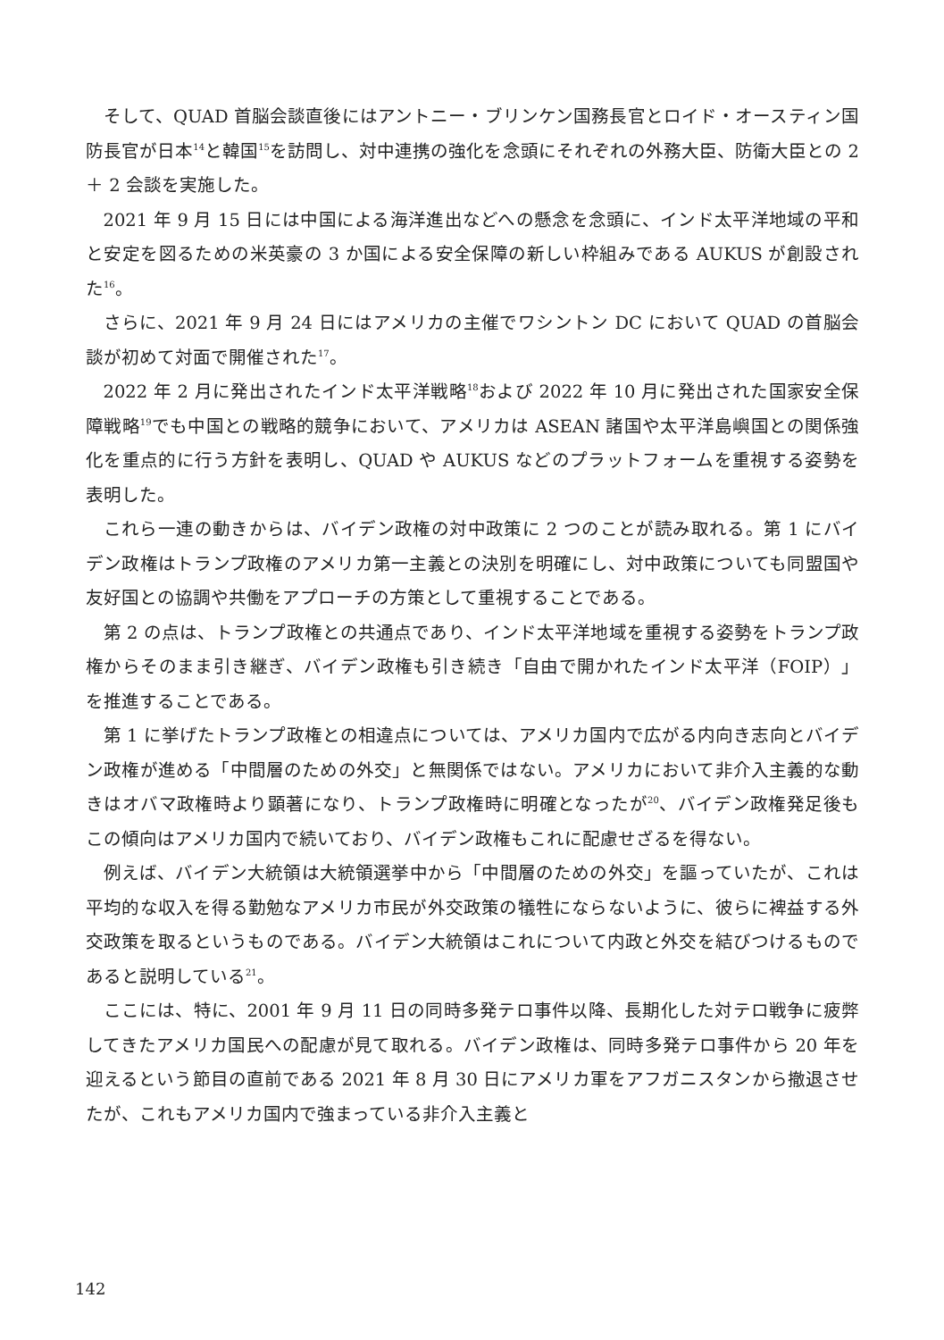そして、QUAD 首脳会談直後にはアントニー・ブリンケン国務長官とロイド・オースティン国防長官が日本<sup>14</sup>と韓国<sup>15</sup>を訪問し、対中連携の強化を念頭にそれぞれの外務大臣、防衛大臣との 2 ＋ 2 会談を実施した。
2021 年 9 月 15 日には中国による海洋進出などへの懸念を念頭に、インド太平洋地域の平和と安定を図るための米英豪の 3 か国による安全保障の新しい枠組みである AUKUS が創設された<sup>16</sup>。
さらに、2021 年 9 月 24 日にはアメリカの主催でワシントン DC において QUAD の首脳会談が初めて対面で開催された<sup>17</sup>。
2022 年 2 月に発出されたインド太平洋戦略<sup>18</sup>および 2022 年 10 月に発出された国家安全保障戦略<sup>19</sup>でも中国との戦略的競争において、アメリカは ASEAN 諸国や太平洋島嶼国との関係強化を重点的に行う方針を表明し、QUAD や AUKUS などのプラットフォームを重視する姿勢を表明した。
これら一連の動きからは、バイデン政権の対中政策に 2 つのことが読み取れる。第 1 にバイデン政権はトランプ政権のアメリカ第一主義との決別を明確にし、対中政策についても同盟国や友好国との協調や共働をアプローチの方策として重視することである。
第 2 の点は、トランプ政権との共通点であり、インド太平洋地域を重視する姿勢をトランプ政権からそのまま引き継ぎ、バイデン政権も引き続き「自由で開かれたインド太平洋（FOIP）」を推進することである。
第 1 に挙げたトランプ政権との相違点については、アメリカ国内で広がる内向き志向とバイデン政権が進める「中間層のための外交」と無関係ではない。アメリカにおいて非介入主義的な動きはオバマ政権時より顕著になり、トランプ政権時に明確となったが<sup>20</sup>、バイデン政権発足後もこの傾向はアメリカ国内で続いており、バイデン政権もこれに配慮せざるを得ない。
例えば、バイデン大統領は大統領選挙中から「中間層のための外交」を謳っていたが、これは平均的な収入を得る勤勉なアメリカ市民が外交政策の犠牲にならないように、彼らに裨益する外交政策を取るというものである。バイデン大統領はこれについて内政と外交を結びつけるものであると説明している<sup>21</sup>。
ここには、特に、2001 年 9 月 11 日の同時多発テロ事件以降、長期化した対テロ戦争に疲弊してきたアメリカ国民への配慮が見て取れる。バイデン政権は、同時多発テロ事件から 20 年を迎えるという節目の直前である 2021 年 8 月 30 日にアメリカ軍をアフガニスタンから撤退させたが、これもアメリカ国内で強まっている非介入主義と
142